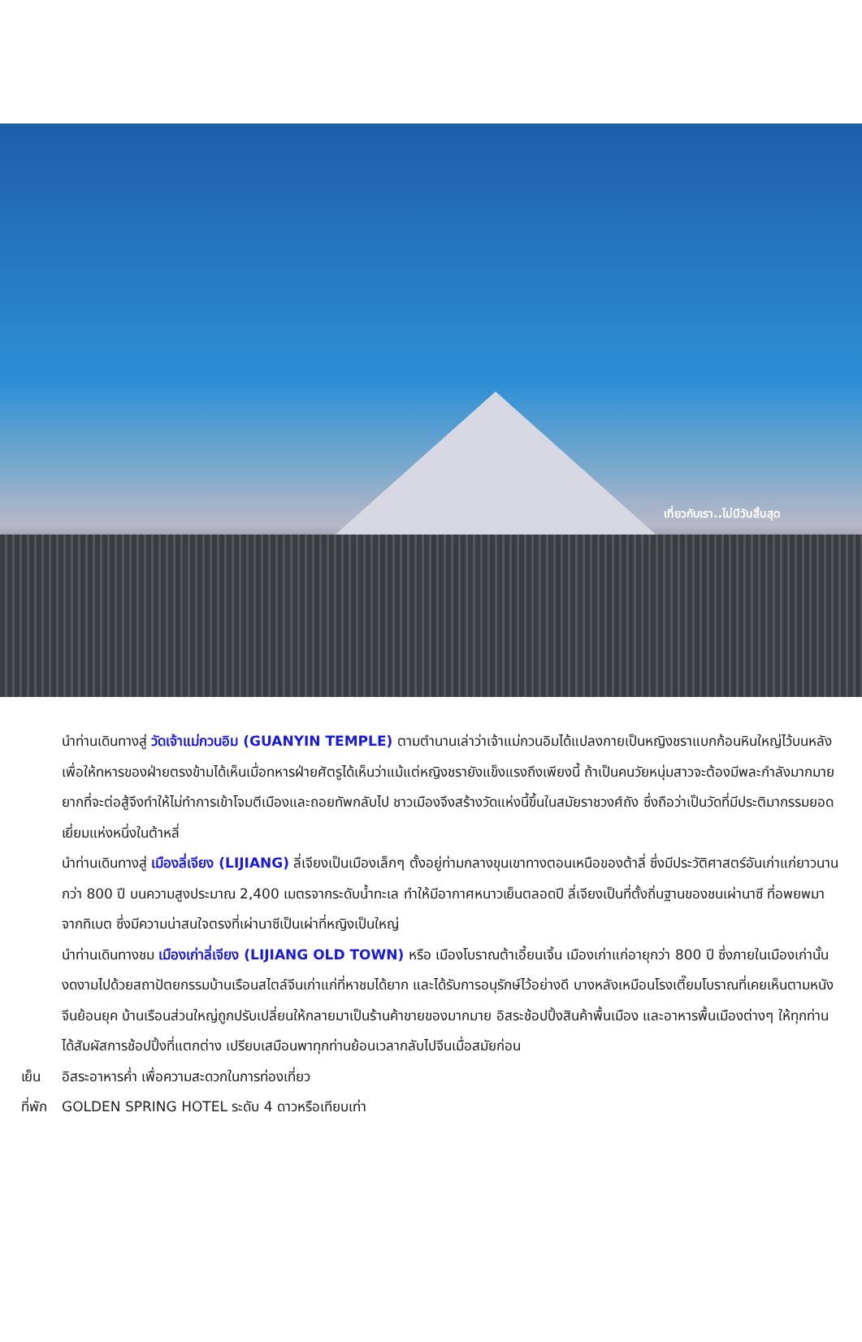เที่ยวกับเรา..ไม่มีวันสิ้นสุด
นำท่านเดินทางสู่ วัดเจ้าแม่กวนอิม (GUANYIN TEMPLE) ตามตำนานเล่าว่าเจ้าแม่กวนอิมได้แปลงกายเป็นหญิงชราแบกก้อนหินใหญ่ไว้บนหลังเพื่อให้ทหารของฝ่ายตรงข้ามได้เห็นเมื่อทหารฝ่ายศัตรูได้เห็นว่าแม้แต่หญิงชรายังแข็งแรงถึงเพียงนี้ ถ้าเป็นคนวัยหนุ่มสาวจะต้องมีพละกำลังมากมายยากที่จะต่อสู้จึงทำให้ไม่ทำการเข้าโจมตีเมืองและถอยทัพกลับไป ชาวเมืองจึงสร้างวัดแห่งนี้ขึ้นในสมัยราชวงศ์ถัง ซึ่งถือว่าเป็นวัดที่มีประติมากรรมยอดเยี่ยมแห่งหนึ่งในต้าหลี่
นำท่านเดินทางสู่ เมืองลี่เจียง (LIJIANG) ลี่เจียงเป็นเมืองเล็กๆ ตั้งอยู่ท่ามกลางขุนเขาทางตอนเหนือของต้าลี่ ซึ่งมีประวัติศาสตร์อันเก่าแก่ยาวนานกว่า 800 ปี บนความสูงประมาณ 2,400 เมตรจากระดับน้ำทะเล ทำให้มีอากาศหนาวเย็นตลอดปี ลี่เจียงเป็นที่ตั้งถิ่นฐานของชนเผ่านาซี ที่อพยพมาจากทิเบต ซึ่งมีความน่าสนใจตรงที่เผ่านาซีเป็นเผ่าที่หญิงเป็นใหญ่
นำท่านเดินทางชม เมืองเก่าลี่เจียง (LIJIANG OLD TOWN) หรือ เมืองโบราณต้าเอี้ยนเจิ้น เมืองเก่าแก่อายุกว่า 800 ปี ซึ่งภายในเมืองเก่านั้นงดงามไปด้วยสถาปัตยกรรมบ้านเรือนสไตล์จีนเก่าแก่ที่หาชมได้ยาก และได้รับการอนุรักษ์ไว้อย่างดี บางหลังเหมือนโรงเตี๊ยมโบราณที่เคยเห็นตามหนังจีนย้อนยุค บ้านเรือนส่วนใหญ่ถูกปรับเปลี่ยนให้กลายมาเป็นร้านค้าขายของมากมาย อิสระช้อปปิ้งสินค้าพื้นเมือง และอาหารพื้นเมืองต่างๆ ให้ทุกท่านได้สัมผัสการช้อปปิ้งที่แตกต่าง เปรียบเสมือนพาทุกท่านย้อนเวลากลับไปจีนเมื่อสมัยก่อน
เย็น อิสระอาหารค่ำ เพื่อความสะดวกในการท่องเที่ยว
ที่พัก GOLDEN SPRING HOTEL ระดับ 4 ดาวหรือเทียบเท่า